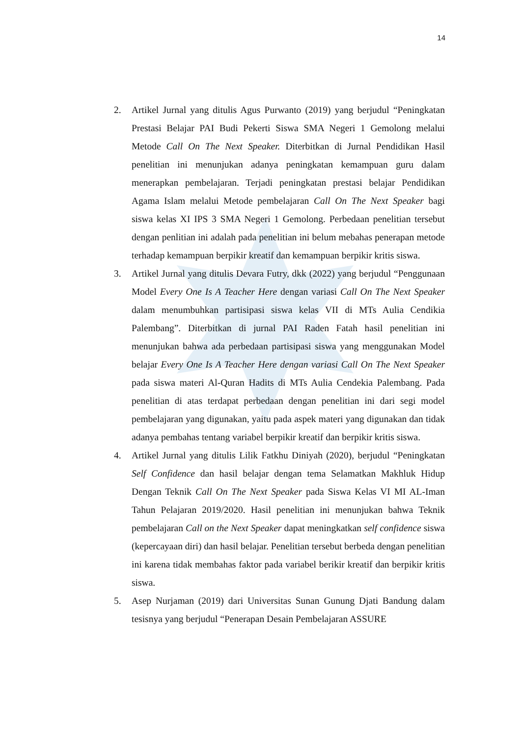14
2. Artikel Jurnal yang ditulis Agus Purwanto (2019) yang berjudul “Peningkatan Prestasi Belajar PAI Budi Pekerti Siswa SMA Negeri 1 Gemolong melalui Metode Call On The Next Speaker. Diterbitkan di Jurnal Pendidikan Hasil penelitian ini menunjukan adanya peningkatan kemampuan guru dalam menerapkan pembelajaran. Terjadi peningkatan prestasi belajar Pendidikan Agama Islam melalui Metode pembelajaran Call On The Next Speaker bagi siswa kelas XI IPS 3 SMA Negeri 1 Gemolong. Perbedaan penelitian tersebut dengan penlitian ini adalah pada penelitian ini belum mebahas penerapan metode terhadap kemampuan berpikir kreatif dan kemampuan berpikir kritis siswa.
3. Artikel Jurnal yang ditulis Devara Futry, dkk (2022) yang berjudul “Penggunaan Model Every One Is A Teacher Here dengan variasi Call On The Next Speaker dalam menumbuhkan partisipasi siswa kelas VII di MTs Aulia Cendikia Palembang”. Diterbitkan di jurnal PAI Raden Fatah hasil penelitian ini menunjukan bahwa ada perbedaan partisipasi siswa yang menggunakan Model belajar Every One Is A Teacher Here dengan variasi Call On The Next Speaker pada siswa materi Al-Quran Hadits di MTs Aulia Cendekia Palembang. Pada penelitian di atas terdapat perbedaan dengan penelitian ini dari segi model pembelajaran yang digunakan, yaitu pada aspek materi yang digunakan dan tidak adanya pembahas tentang variabel berpikir kreatif dan berpikir kritis siswa.
4. Artikel Jurnal yang ditulis Lilik Fatkhu Diniyah (2020), berjudul “Peningkatan Self Confidence dan hasil belajar dengan tema Selamatkan Makhluk Hidup Dengan Teknik Call On The Next Speaker pada Siswa Kelas VI MI AL-Iman Tahun Pelajaran 2019/2020. Hasil penelitian ini menunjukan bahwa Teknik pembelajaran Call on the Next Speaker dapat meningkatkan self confidence siswa (kepercayaan diri) dan hasil belajar. Penelitian tersebut berbeda dengan penelitian ini karena tidak membahas faktor pada variabel berikir kreatif dan berpikir kritis siswa.
5. Asep Nurjaman (2019) dari Universitas Sunan Gunung Djati Bandung dalam tesisnya yang berjudul “Penerapan Desain Pembelajaran ASSURE